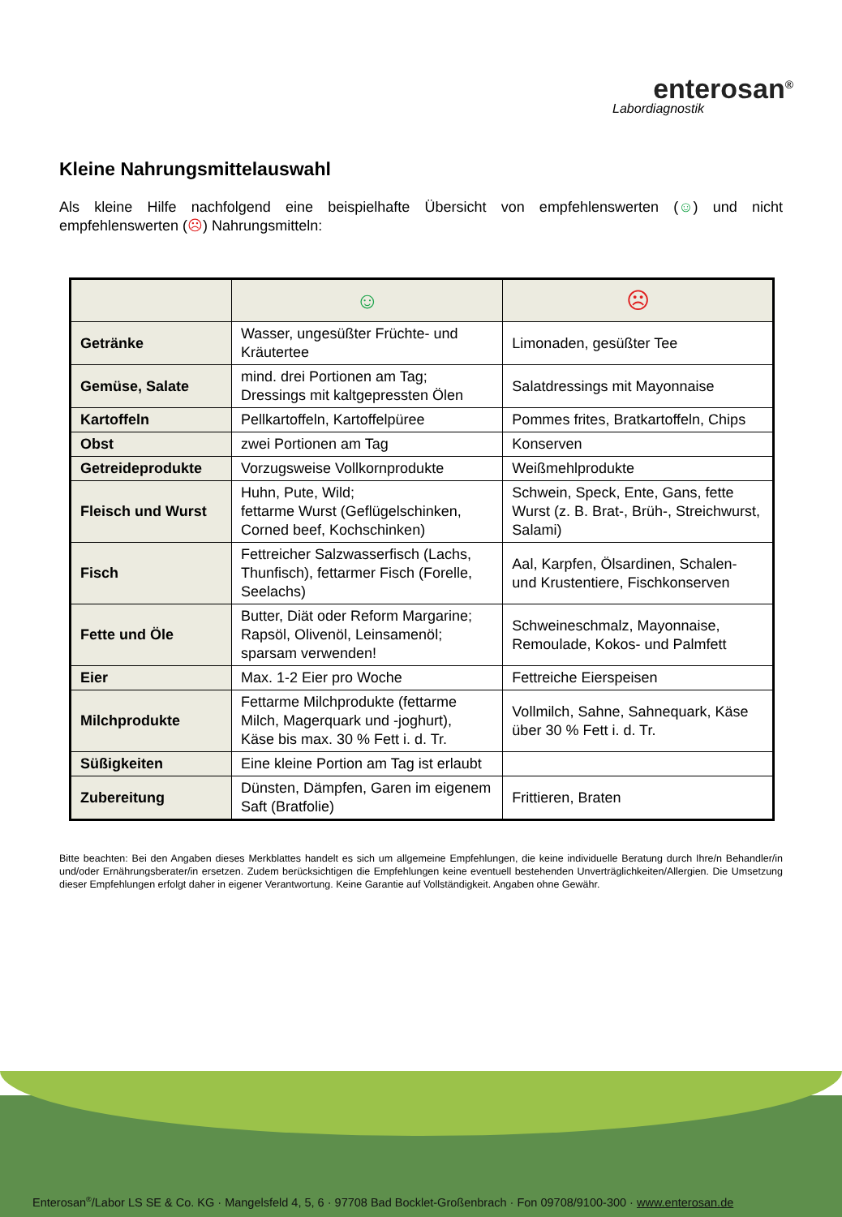enterosan<sup>®</sup>
Labordiagnostik
Kleine Nahrungsmittelauswahl
Als kleine Hilfe nachfolgend eine beispielhafte Übersicht von empfehlenswerten (☺) und nicht empfehlenswerten (☹) Nahrungsmitteln:
| | ☺ | ☹ |
| Getränke | Wasser, ungesüßter Früchte- und Kräutertee | Limonaden, gesüßter Tee |
| Gemüse, Salate | mind. drei Portionen am Tag; Dressings mit kaltgepressten Ölen | Salatdressings mit Mayonnaise |
| Kartoffeln | Pellkartoffeln, Kartoffelpüree | Pommes frites, Bratkartoffeln, Chips |
| Obst | zwei Portionen am Tag | Konserven |
| Getreideprodukte | Vorzugsweise Vollkornprodukte | Weißmehlprodukte |
| Fleisch und Wurst | Huhn, Pute, Wild; fettarme Wurst (Geflügelschinken, Corned beef, Kochschinken) | Schwein, Speck, Ente, Gans, fette Wurst (z. B. Brat-, Brüh-, Streichwurst, Salami) |
| Fisch | Fettreicher Salzwasserfisch (Lachs, Thunfisch), fettarmer Fisch (Forelle, Seelachs) | Aal, Karpfen, Ölsardinen, Schalen- und Krustentiere, Fischkonserven |
| Fette und Öle | Butter, Diät oder Reform Margarine; Rapsöl, Olivenöl, Leinsamenöl; sparsam verwenden! | Schweineschmalz, Mayonnaise, Remoulade, Kokos- und Palmfett |
| Eier | Max. 1-2 Eier pro Woche | Fettreiche Eierspeisen |
| Milchprodukte | Fettarme Milchprodukte (fettarme Milch, Magerquark und -joghurt), Käse bis max. 30 % Fett i. d. Tr. | Vollmilch, Sahne, Sahnequark, Käse über 30 % Fett i. d. Tr. |
| Süßigkeiten | Eine kleine Portion am Tag ist erlaubt | |
| Zubereitung | Dünsten, Dämpfen, Garen im eigenem Saft (Bratfolie) | Frittieren, Braten |
Bitte beachten: Bei den Angaben dieses Merkblattes handelt es sich um allgemeine Empfehlungen, die keine individuelle Beratung durch Ihre/n Behandler/in und/oder Ernährungsberater/in ersetzen. Zudem berücksichtigen die Empfehlungen keine eventuell bestehenden Unverträglichkeiten/Allergien. Die Umsetzung dieser Empfehlungen erfolgt daher in eigener Verantwortung. Keine Garantie auf Vollständigkeit. Angaben ohne Gewähr.
Enterosan<sup>®</sup>/Labor LS SE & Co. KG · Mangelsfeld 4, 5, 6 · 97708 Bad Bocklet-Großenbrach · Fon 09708/9100-300 · www.enterosan.de